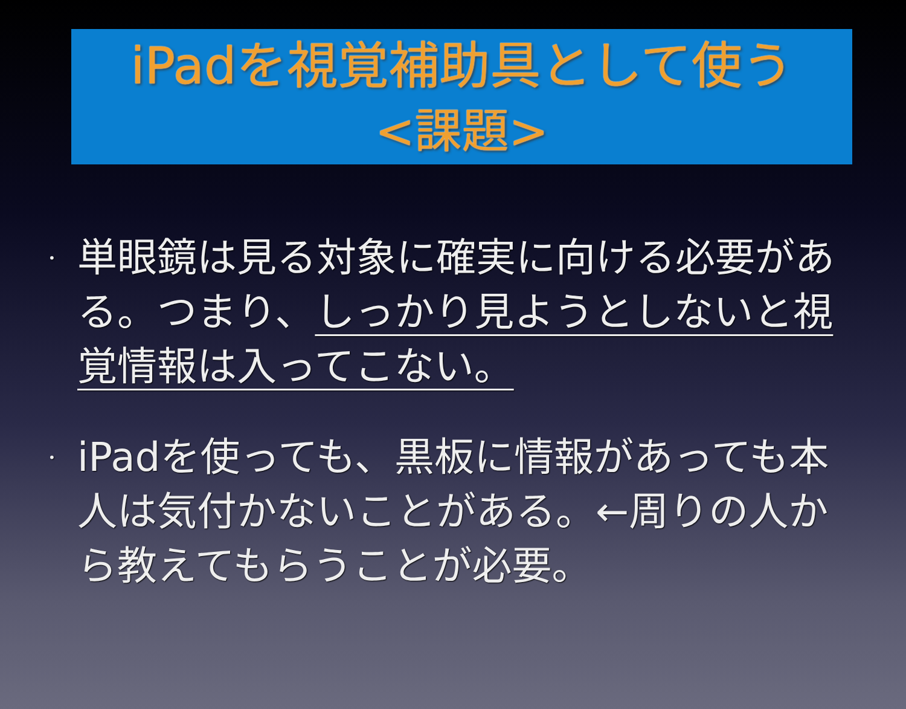iPadを視覚補助具として使う
<課題>
• 単眼鏡は見る対象に確実に向ける必要がある。つまり、しっかり見ようとしないと視覚情報は入ってこない。
• iPadを使っても、黒板に情報があっても本人は気付かないことがある。←周りの人から教えてもらうことが必要。